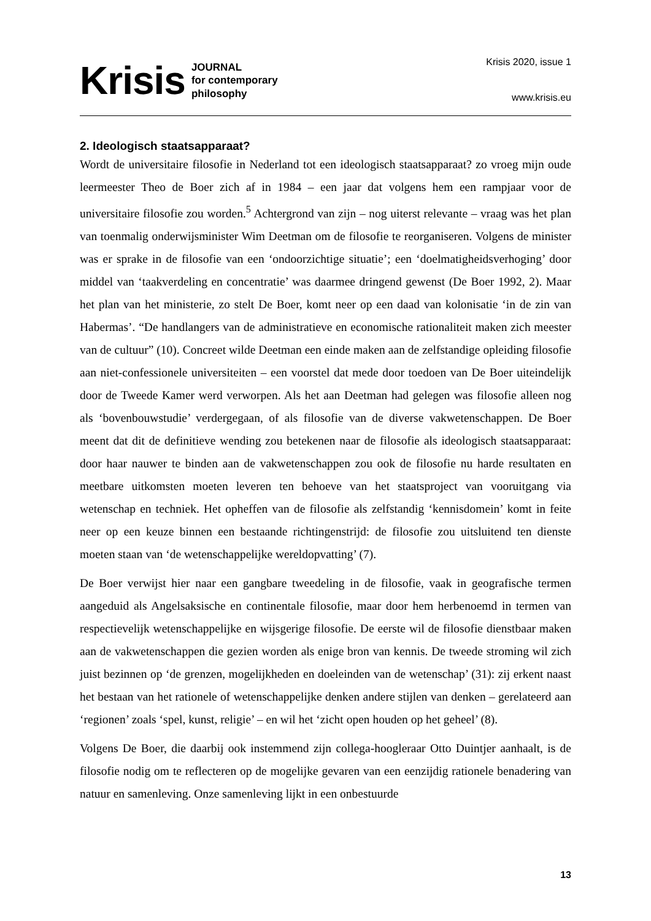Krisis JOURNAL
for contemporary
philosophy
Krisis 2020, issue 1
www.krisis.eu
2. Ideologisch staatsapparaat?
Wordt de universitaire filosofie in Nederland tot een ideologisch staatsapparaat? zo vroeg mijn oude leermeester Theo de Boer zich af in 1984 – een jaar dat volgens hem een rampjaar voor de universitaire filosofie zou worden.<sup>5</sup> Achtergrond van zijn – nog uiterst relevante – vraag was het plan van toenmalig onderwijsminister Wim Deetman om de filosofie te reorganiseren. Volgens de minister was er sprake in de filosofie van een ‘ondoorzichtige situatie’; een ‘doelmatigheidsverhoging’ door middel van ‘taakverdeling en concentratie’ was daarmee dringend gewenst (De Boer 1992, 2). Maar het plan van het ministerie, zo stelt De Boer, komt neer op een daad van kolonisatie ‘in de zin van Habermas’. “De handlangers van de administratieve en economische rationaliteit maken zich meester van de cultuur” (10). Concreet wilde Deetman een einde maken aan de zelfstandige opleiding filosofie aan niet-confessionele universiteiten – een voorstel dat mede door toedoen van De Boer uiteindelijk door de Tweede Kamer werd verworpen. Als het aan Deetman had gelegen was filosofie alleen nog als ‘bovenbouwstudie’ verdergegaan, of als filosofie van de diverse vakwetenschappen. De Boer meent dat dit de definitieve wending zou betekenen naar de filosofie als ideologisch staatsapparaat: door haar nauwer te binden aan de vakwetenschappen zou ook de filosofie nu harde resultaten en meetbare uitkomsten moeten leveren ten behoeve van het staatsproject van vooruitgang via wetenschap en techniek. Het opheffen van de filosofie als zelfstandig ‘kennisdomein’ komt in feite neer op een keuze binnen een bestaande richtingenstrijd: de filosofie zou uitsluitend ten dienste moeten staan van ‘de wetenschappelijke wereldopvatting’ (7).
De Boer verwijst hier naar een gangbare tweedeling in de filosofie, vaak in geografische termen aangeduid als Angelsaksische en continentale filosofie, maar door hem herbenoemd in termen van respectievelijk wetenschappelijke en wijsgerige filosofie. De eerste wil de filosofie dienstbaar maken aan de vakwetenschappen die gezien worden als enige bron van kennis. De tweede stroming wil zich juist bezinnen op ‘de grenzen, mogelijkheden en doeleinden van de wetenschap’ (31): zij erkent naast het bestaan van het rationele of wetenschappelijke denken andere stijlen van denken – gerelateerd aan ‘regionen’ zoals ‘spel, kunst, religie’ – en wil het ‘zicht open houden op het geheel’ (8).
Volgens De Boer, die daarbij ook instemmend zijn collega-hoogleraar Otto Duintjer aanhaalt, is de filosofie nodig om te reflecteren op de mogelijke gevaren van een eenzijdig rationele benadering van natuur en samenleving. Onze samenleving lijkt in een onbestuurde
13